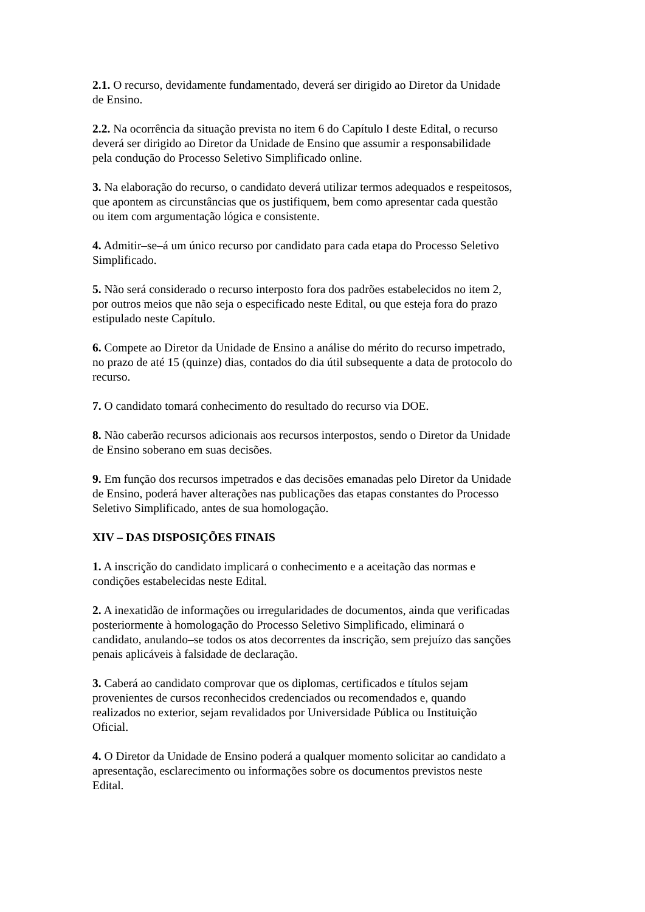2.1. O recurso, devidamente fundamentado, deverá ser dirigido ao Diretor da Unidade
de Ensino.
2.2. Na ocorrência da situação prevista no item 6 do Capítulo I deste Edital, o recurso
deverá ser dirigido ao Diretor da Unidade de Ensino que assumir a responsabilidade
pela condução do Processo Seletivo Simplificado online.
3. Na elaboração do recurso, o candidato deverá utilizar termos adequados e respeitosos,
que apontem as circunstâncias que os justifiquem, bem como apresentar cada questão
ou item com argumentação lógica e consistente.
4. Admitir–se–á um único recurso por candidato para cada etapa do Processo Seletivo
Simplificado.
5. Não será considerado o recurso interposto fora dos padrões estabelecidos no item 2,
por outros meios que não seja o especificado neste Edital, ou que esteja fora do prazo
estipulado neste Capítulo.
6. Compete ao Diretor da Unidade de Ensino a análise do mérito do recurso impetrado,
no prazo de até 15 (quinze) dias, contados do dia útil subsequente a data de protocolo do
recurso.
7. O candidato tomará conhecimento do resultado do recurso via DOE.
8. Não caberão recursos adicionais aos recursos interpostos, sendo o Diretor da Unidade
de Ensino soberano em suas decisões.
9. Em função dos recursos impetrados e das decisões emanadas pelo Diretor da Unidade
de Ensino, poderá haver alterações nas publicações das etapas constantes do Processo
Seletivo Simplificado, antes de sua homologação.
XIV – DAS DISPOSIÇÕES FINAIS
1. A inscrição do candidato implicará o conhecimento e a aceitação das normas e
condições estabelecidas neste Edital.
2. A inexatidão de informações ou irregularidades de documentos, ainda que verificadas
posteriormente à homologação do Processo Seletivo Simplificado, eliminará o
candidato, anulando–se todos os atos decorrentes da inscrição, sem prejuízo das sanções
penais aplicáveis à falsidade de declaração.
3. Caberá ao candidato comprovar que os diplomas, certificados e títulos sejam
provenientes de cursos reconhecidos credenciados ou recomendados e, quando
realizados no exterior, sejam revalidados por Universidade Pública ou Instituição
Oficial.
4. O Diretor da Unidade de Ensino poderá a qualquer momento solicitar ao candidato a
apresentação, esclarecimento ou informações sobre os documentos previstos neste
Edital.